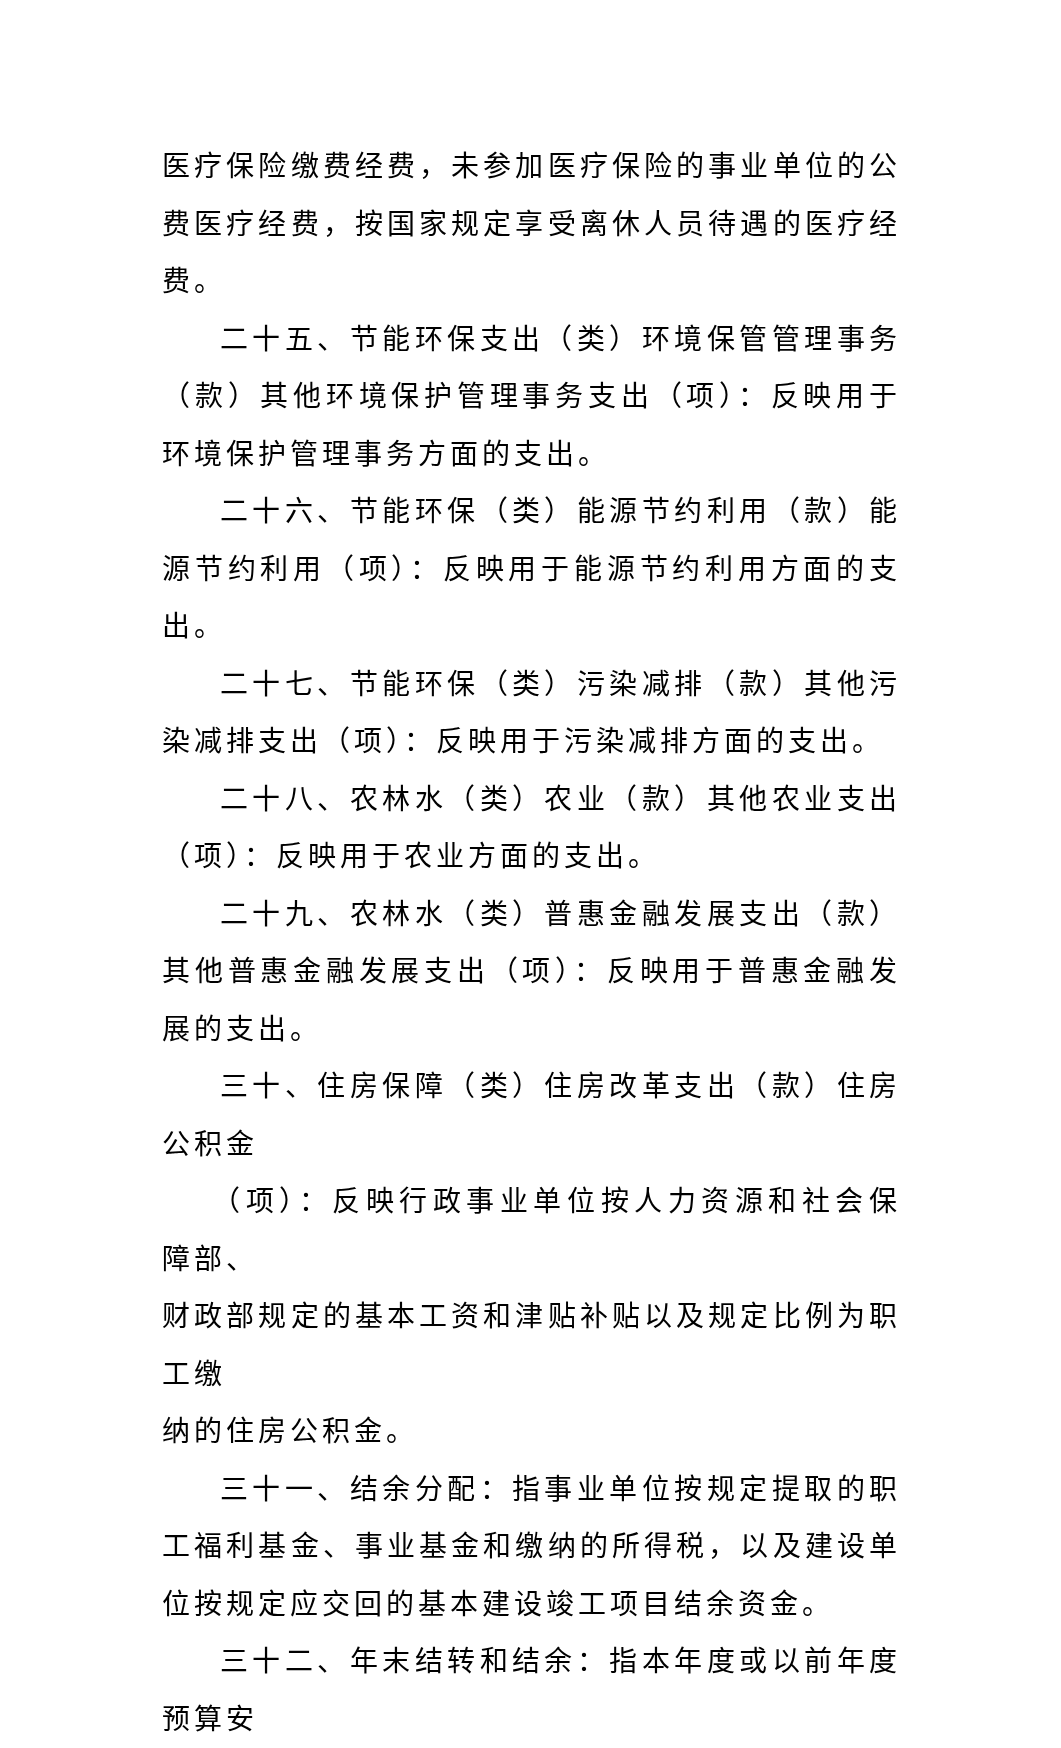医疗保险缴费经费，未参加医疗保险的事业单位的公费医疗经费，按国家规定享受离休人员待遇的医疗经费。
二十五、节能环保支出（类）环境保管管理事务（款）其他环境保护管理事务支出（项）：反映用于环境保护管理事务方面的支出。
二十六、节能环保（类）能源节约利用（款）能源节约利用（项）：反映用于能源节约利用方面的支出。
二十七、节能环保（类）污染减排（款）其他污染减排支出（项）：反映用于污染减排方面的支出。
二十八、农林水（类）农业（款）其他农业支出（项）：反映用于农业方面的支出。
二十九、农林水（类）普惠金融发展支出（款）其他普惠金融发展支出（项）：反映用于普惠金融发展的支出。
三十、住房保障（类）住房改革支出（款）住房公积金
（项）：反映行政事业单位按人力资源和社会保障部、
财政部规定的基本工资和津贴补贴以及规定比例为职工缴
纳的住房公积金。
三十一、结余分配：指事业单位按规定提取的职工福利基金、事业基金和缴纳的所得税，以及建设单位按规定应交回的基本建设竣工项目结余资金。
三十二、年末结转和结余：指本年度或以前年度预算安